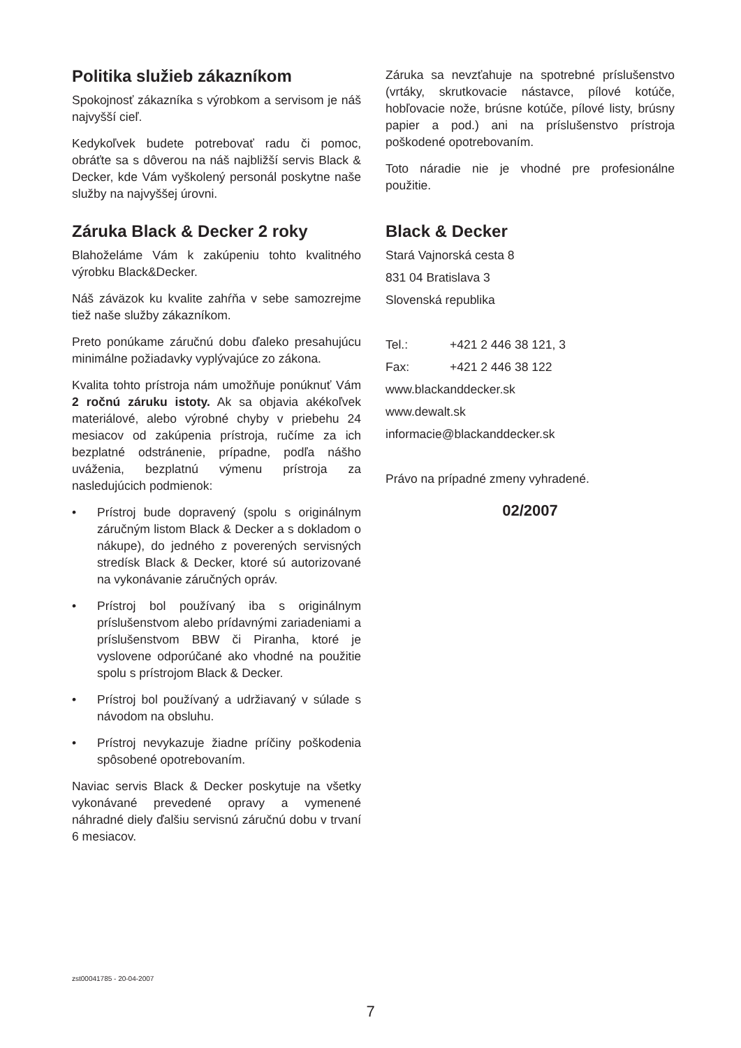Politika služieb zákazníkom
Spokojnosť zákazníka s výrobkom a servisom je náš najvyšší cieľ.
Kedykoľvek budete potrebovať radu či pomoc, obráťte sa s dôverou na náš najbližší servis Black & Decker, kde Vám vyškolený personál poskytne naše služby na najvyššej úrovni.
Záruka Black & Decker 2 roky
Blahoželáme Vám k zakúpeniu tohto kvalitného výrobku Black&Decker.
Náš záväzok ku kvalite zahŕňa v sebe samozrejme tiež naše služby zákazníkom.
Preto ponúkame záručnú dobu ďaleko presahujúcu minimálne požiadavky vyplývajúce zo zákona.
Kvalita tohto prístroja nám umožňuje ponúknuť Vám 2 ročnú záruku istoty. Ak sa objavia akékoľvek materiálové, alebo výrobné chyby v priebehu 24 mesiacov od zakúpenia prístroja, ručíme za ich bezplatné odstránenie, prípadne, podľa nášho uváženia, bezplatnú výmenu prístroja za nasledujúcich podmienok:
• Prístroj bude dopravený (spolu s originálnym záručným listom Black & Decker a s dokladom o nákupe), do jedného z poverených servisných stredísk Black & Decker, ktoré sú autorizované na vykonávanie záručných opráv.
• Prístroj bol používaný iba s originálnym príslušenstvom alebo prídavnými zariadeniami a príslušenstvom BBW či Piranha, ktoré je vyslovene odporúčané ako vhodné na použitie spolu s prístrojom Black & Decker.
• Prístroj bol používaný a udržiavaný v súlade s návodom na obsluhu.
• Prístroj nevykazuje žiadne príčiny poškodenia spôsobené opotrebovaním.
Naviac servis Black & Decker poskytuje na všetky vykonávané prevedené opravy a vymenené náhradné diely ďalšiu servisnú záručnú dobu v trvaní 6 mesiacov.
Záruka sa nevzťahuje na spotrebné príslušenstvo (vrtáky, skrutkovacie nástavce, pílové kotúče, hobľovacie nože, brúsne kotúče, pílové listy, brúsny papier a pod.) ani na príslušenstvo prístroja poškodené opotrebovaním.
Toto náradie nie je vhodné pre profesionálne použitie.
Black & Decker
Stará Vajnorská cesta 8
831 04 Bratislava 3
Slovenská republika
Tel.: +421 2 446 38 121, 3
Fax: +421 2 446 38 122
www.blackanddecker.sk
www.dewalt.sk
informacie@blackanddecker.sk
Právo na prípadné zmeny vyhradené.
02/2007
zst00041785 - 20-04-2007
7